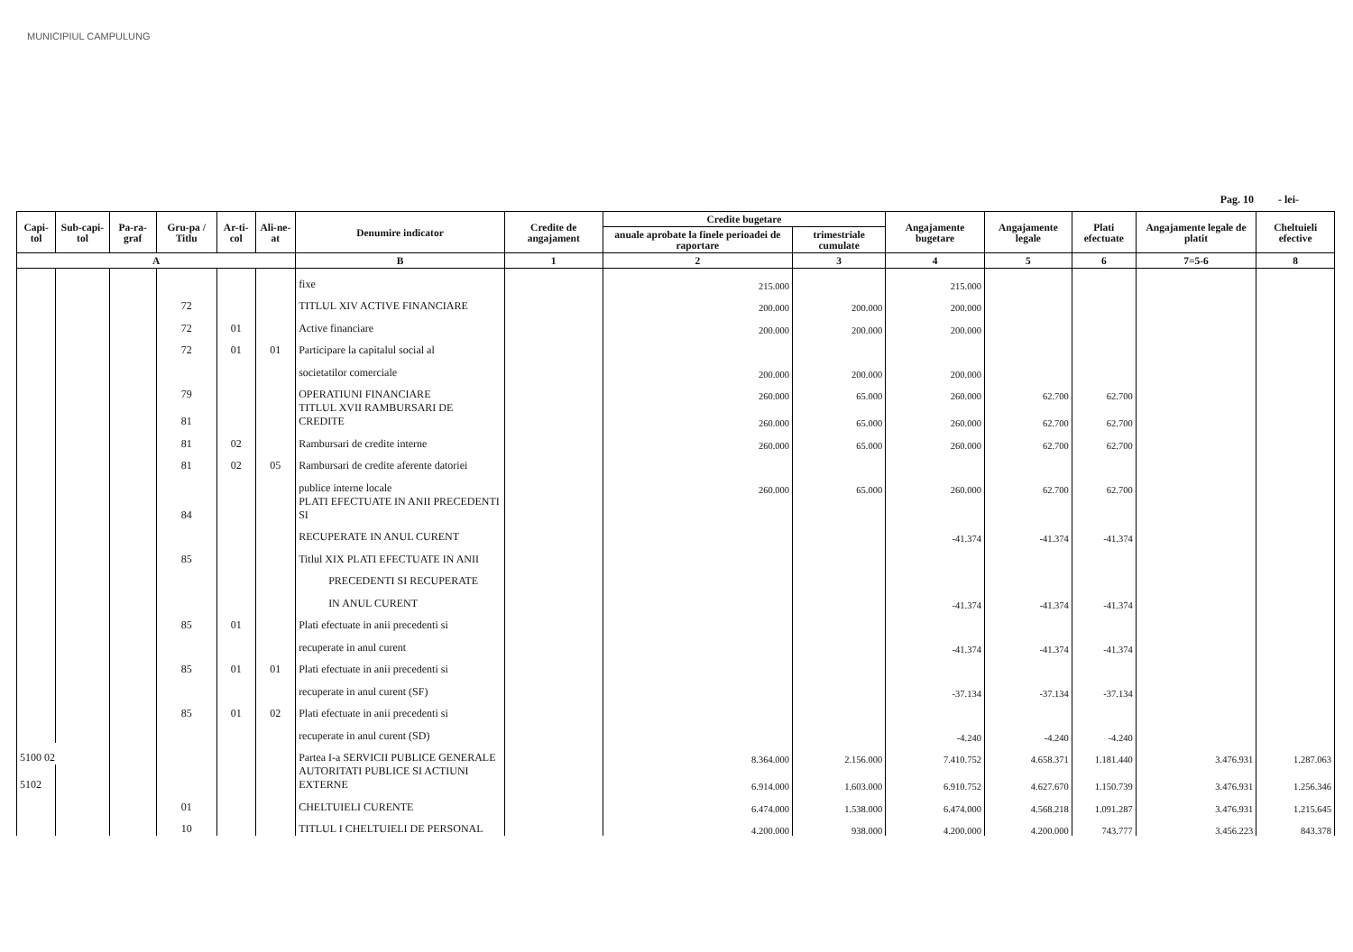MUNICIPIUL CAMPULUNG
Pag. 10 - lei-
| Capi-tol | Sub-capi-tol | Pa-ra-graf | Gru-pa / Titlu | Ar-ti-col | Ali-ne-at | Denumire indicator | Credite de angajament | Credite bugetare | | Angajamente bugetare | Angajamente legale | Plati efectuate | Angajamente legale de platit | Cheltuieli efective |
| --- | --- | --- | --- | --- | --- | --- | --- | --- | --- | --- | --- | --- | --- | --- |
| | | | | | | | | anuale aprobate la finele perioadei de raportare | trimestriale cumulate | | | | | |
| A | | | | | | B | 1 | 2 | 3 | 4 | 5 | 6 | 7=5-6 | 8 |
| | | | | | | fixe | | 215.000 | | 215.000 | | | | |
| | | | 72 | | | TITLUL XIV ACTIVE FINANCIARE | | 200.000 | 200.000 | 200.000 | | | | |
| | | | 72 | 01 | | Active financiare | | 200.000 | 200.000 | 200.000 | | | | |
| | | | 72 | 01 | 01 | Participare la capitalul social al | | | | | | | | |
| | | | | | | societatilor comerciale | | 200.000 | 200.000 | 200.000 | | | | |
| | | | 79 | | | OPERATIUNI FINANCIARE | | 260.000 | 65.000 | 260.000 | 62.700 | 62.700 | | |
| | | | 81 | | | TITLUL XVII RAMBURSARI DE CREDITE | | 260.000 | 65.000 | 260.000 | 62.700 | 62.700 | | |
| | | | 81 | 02 | | Rambursari de credite interne | | 260.000 | 65.000 | 260.000 | 62.700 | 62.700 | | |
| | | | 81 | 02 | 05 | Rambursari de credite aferente datoriei | | | | | | | | |
| | | | | | | publice interne locale | | 260.000 | 65.000 | 260.000 | 62.700 | 62.700 | | |
| | | | 84 | | | PLATI EFECTUATE IN ANII PRECEDENTI SI | | | | | | | | |
| | | | | | | RECUPERATE IN ANUL CURENT | | | | -41.374 | -41.374 | -41.374 | | |
| | | | 85 | | | Titlul XIX PLATI EFECTUATE IN ANII | | | | | | | | |
| | | | | | | PRECEDENTI SI RECUPERATE | | | | | | | | |
| | | | | | | IN ANUL CURENT | | | | -41.374 | -41.374 | -41.374 | | |
| | | | 85 | 01 | | Plati efectuate in anii precedenti si | | | | | | | | |
| | | | | | | recuperate in anul curent | | | | -41.374 | -41.374 | -41.374 | | |
| | | | 85 | 01 | 01 | Plati efectuate in anii precedenti si | | | | | | | | |
| | | | | | | recuperate in anul curent (SF) | | | | -37.134 | -37.134 | -37.134 | | |
| | | | 85 | 01 | 02 | Plati efectuate in anii precedenti si | | | | | | | | |
| | | | | | | recuperate in anul curent (SD) | | | | -4.240 | -4.240 | -4.240 | | |
| 5100 02 | | | | | | Partea I-a SERVICII PUBLICE GENERALE | | 8.364.000 | 2.156.000 | 7.410.752 | 4.658.371 | 1.181.440 | 3.476.931 | 1.287.063 |
| 5102 | | | | | | AUTORITATI PUBLICE SI ACTIUNI EXTERNE | | 6.914.000 | 1.603.000 | 6.910.752 | 4.627.670 | 1.150.739 | 3.476.931 | 1.256.346 |
| | | | 01 | | | CHELTUIELI CURENTE | | 6.474.000 | 1.538.000 | 6.474.000 | 4.568.218 | 1.091.287 | 3.476.931 | 1.215.645 |
| | | | 10 | | | TITLUL I CHELTUIELI DE PERSONAL | | 4.200.000 | 938.000 | 4.200.000 | 4.200.000 | 743.777 | 3.456.223 | 843.378 |